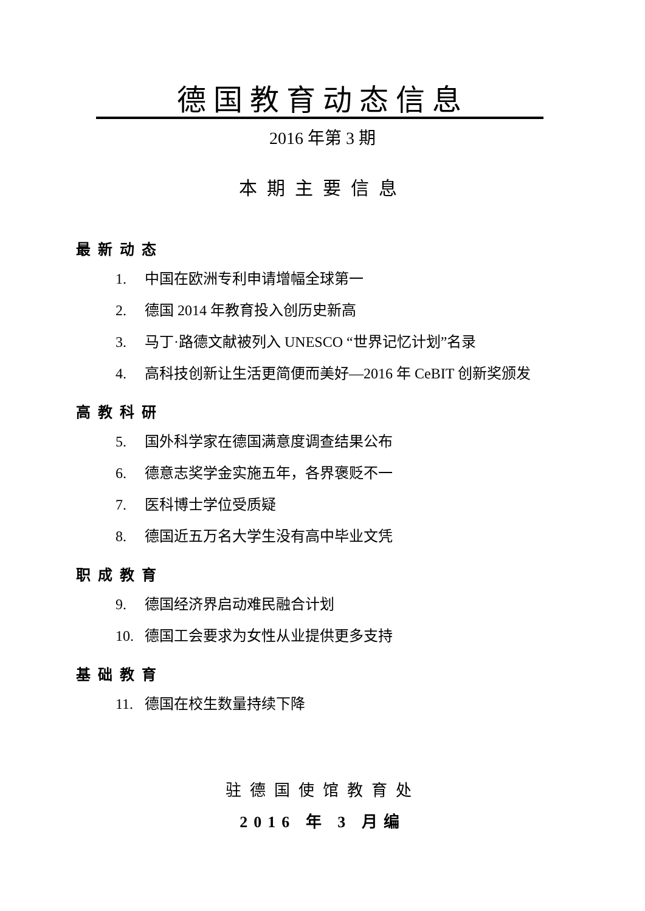德国教育动态信息
2016 年第 3 期
本期主要信息
最新动态
1. 中国在欧洲专利申请增幅全球第一
2. 德国 2014 年教育投入创历史新高
3. 马丁·路德文献被列入 UNESCO “世界记忆计划”名录
4. 高科技创新让生活更简便而美好—2016 年 CeBIT 创新奖颁发
高教科研
5. 国外科学家在德国满意度调查结果公布
6. 德意志奖学金实施五年，各界褒贬不一
7. 医科博士学位受质疑
8. 德国近五万名大学生没有高中毕业文凭
职成教育
9. 德国经济界启动难民融合计划
10. 德国工会要求为女性从业提供更多支持
基础教育
11. 德国在校生数量持续下降
驻德国使馆教育处
2016 年 3 月编